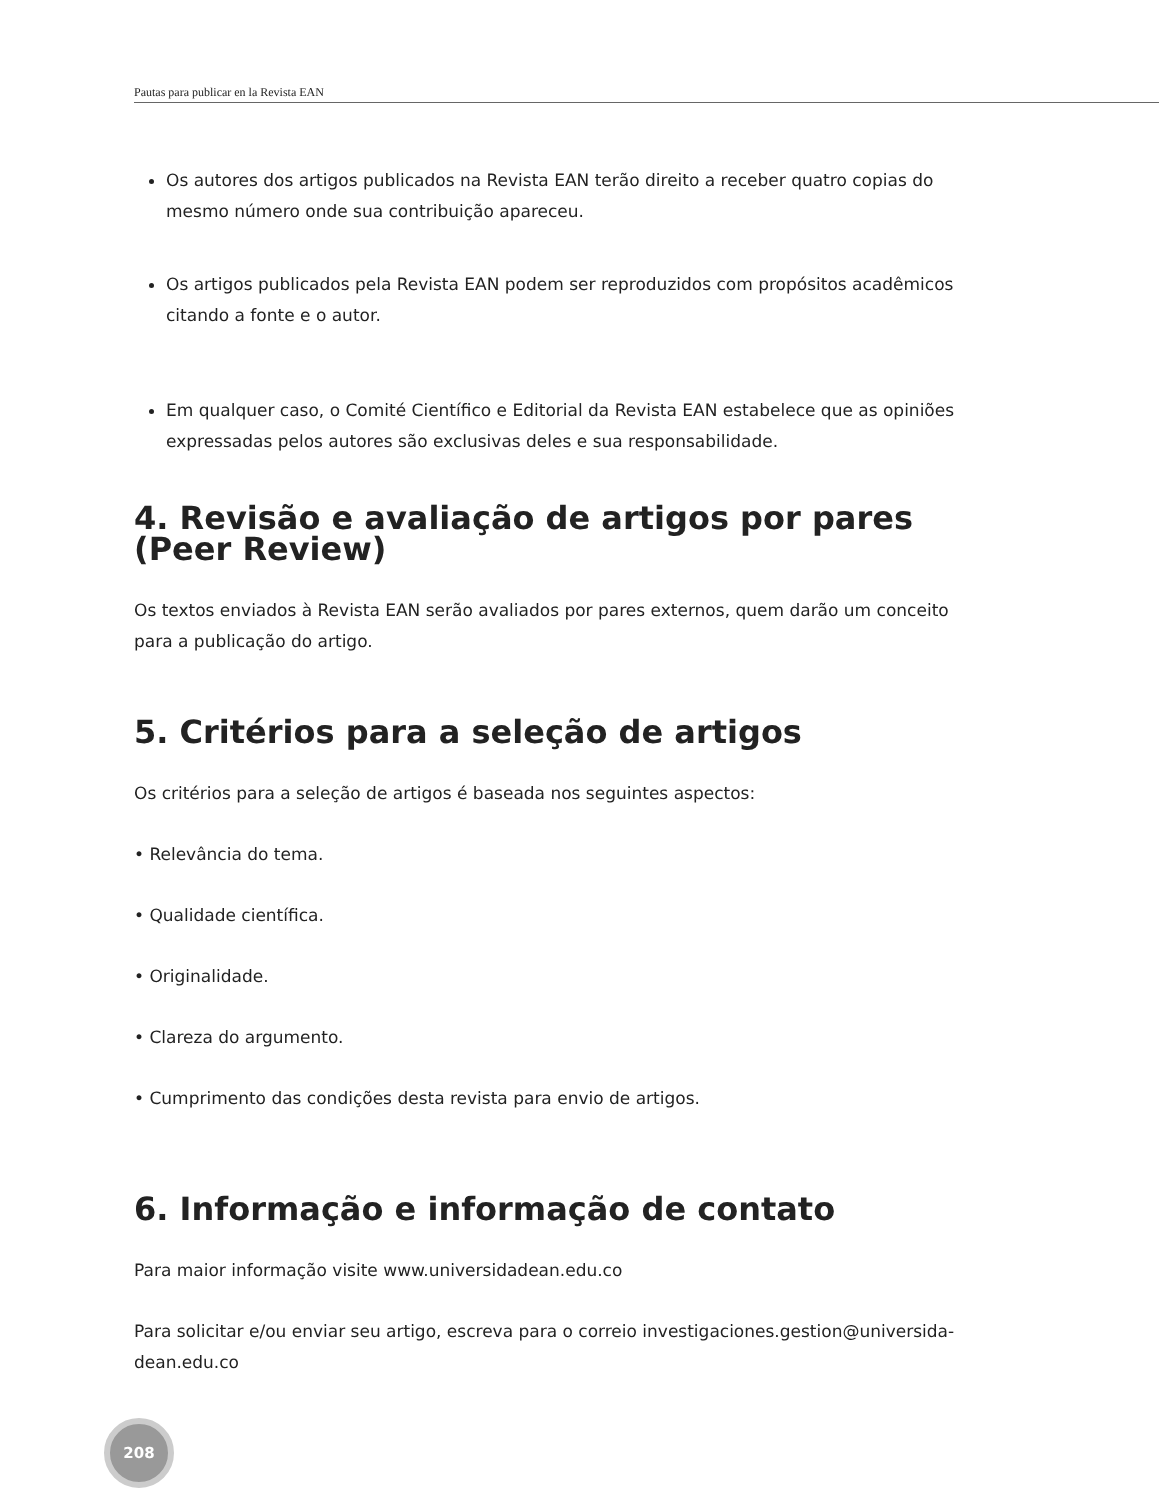Pautas para publicar en la Revista EAN
Os autores dos artigos publicados na Revista EAN terão direito a receber quatro copias do mesmo número onde sua contribuição apareceu.
Os artigos publicados pela Revista EAN podem ser reproduzidos com propósitos acadêmicos citando a fonte e o autor.
Em qualquer caso, o Comité Científico e Editorial da Revista EAN estabelece que as opiniões expressadas pelos autores são exclusivas deles e sua responsabilidade.
4. Revisão e avaliação de artigos por pares (Peer Review)
Os textos enviados à Revista EAN serão avaliados por pares externos, quem darão um conceito para a publicação do artigo.
5. Critérios para a seleção de artigos
Os critérios para a seleção de artigos é baseada nos seguintes aspectos:
• Relevância do tema.
• Qualidade científica.
• Originalidade.
• Clareza do argumento.
• Cumprimento das condições desta revista para envio de artigos.
6. Informação e informação de contato
Para maior informação visite www.universidadean.edu.co
Para solicitar e/ou enviar seu artigo, escreva para o correio investigaciones.gestion@universida-dean.edu.co
208